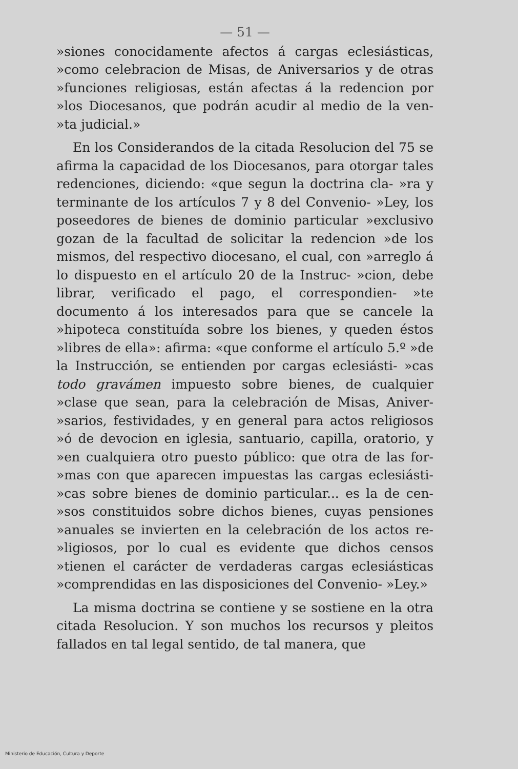— 51 —
»siones conocidamente afectos á cargas eclesiásticas, »como celebracion de Misas, de Aniversarios y de otras »funciones religiosas, están afectas á la redencion por »los Diocesanos, que podrán acudir al medio de la ven- »ta judicial.»
En los Considerandos de la citada Resolucion del 75 se afirma la capacidad de los Diocesanos, para otorgar tales redenciones, diciendo: «que segun la doctrina cla- »ra y terminante de los artículos 7 y 8 del Convenio- »Ley, los poseedores de bienes de dominio particular »exclusivo gozan de la facultad de solicitar la redencion »de los mismos, del respectivo diocesano, el cual, con »arreglo á lo dispuesto en el artículo 20 de la Instruc- »cion, debe librar, verificado el pago, el correspondien- »te documento á los interesados para que se cancele la »hipoteca constituída sobre los bienes, y queden éstos »libres de ella»: afirma: «que conforme el artículo 5.º »de la Instrucción, se entienden por cargas eclesiásti- »cas todo gravámen impuesto sobre bienes, de cualquier »clase que sean, para la celebración de Misas, Aniver- »sarios, festividades, y en general para actos religiosos »ó de devocion en iglesia, santuario, capilla, oratorio, y »en cualquiera otro puesto público: que otra de las for- »mas con que aparecen impuestas las cargas eclesiásti- »cas sobre bienes de dominio particular... es la de cen- »sos constituidos sobre dichos bienes, cuyas pensiones »anuales se invierten en la celebración de los actos re- »ligiosos, por lo cual es evidente que dichos censos »tienen el carácter de verdaderas cargas eclesiásticas »comprendidas en las disposiciones del Convenio- »Ley.»
La misma doctrina se contiene y se sostiene en la otra citada Resolucion. Y son muchos los recursos y pleitos fallados en tal legal sentido, de tal manera, que
Ministerio de Educación, Cultura y Deporte